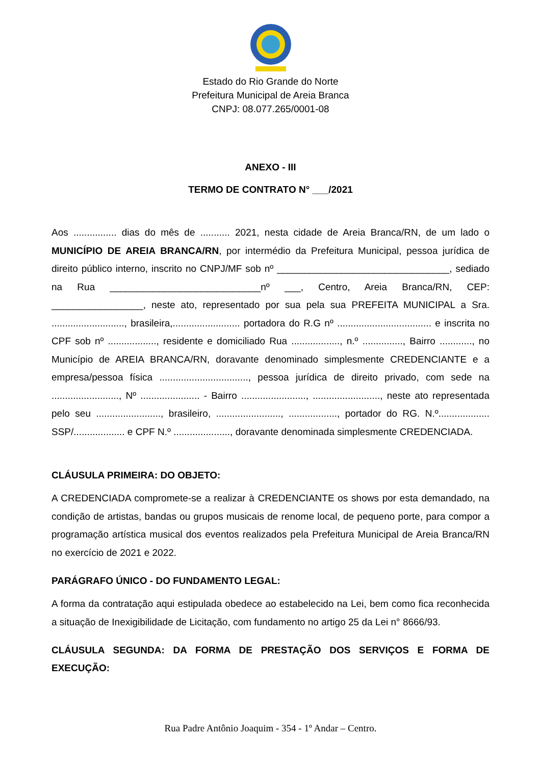Estado do Rio Grande do Norte
Prefeitura Municipal de Areia Branca
CNPJ: 08.077.265/0001-08
ANEXO - III
TERMO DE CONTRATO N° ___/2021
Aos ................ dias do mês de ........... 2021, nesta cidade de Areia Branca/RN, de um lado o MUNICÍPIO DE AREIA BRANCA/RN, por intermédio da Prefeitura Municipal, pessoa jurídica de direito público interno, inscrito no CNPJ/MF sob nº ________________________________, sediado na Rua ____________________________nº ___, Centro, Areia Branca/RN, CEP: _________________, neste ato, representado por sua pela sua PREFEITA MUNICIPAL a Sra. ..........................., brasileira,......................... portadora do R.G nº ................................... e inscrita no CPF sob nº .................., residente e domiciliado Rua .................., n.º ..............., Bairro ............, no Município de AREIA BRANCA/RN, doravante denominado simplesmente CREDENCIANTE e a empresa/pessoa física ................................., pessoa jurídica de direito privado, com sede na ........................., Nº ...................... - Bairro ........................, ........................., neste ato representada pelo seu ........................, brasileiro, ........................, .................., portador do RG. N.º................... SSP/................... e CPF N.º ....................., doravante denominada simplesmente CREDENCIADA.
CLÁUSULA PRIMEIRA: DO OBJETO:
A CREDENCIADA compromete-se a realizar à CREDENCIANTE os shows por esta demandado, na condição de artistas, bandas ou grupos musicais de renome local, de pequeno porte, para compor a programação artística musical dos eventos realizados pela Prefeitura Municipal de Areia Branca/RN no exercício de 2021 e 2022.
PARÁGRAFO ÚNICO - DO FUNDAMENTO LEGAL:
A forma da contratação aqui estipulada obedece ao estabelecido na Lei, bem como fica reconhecida a situação de Inexigibilidade de Licitação, com fundamento no artigo 25 da Lei n° 8666/93.
CLÁUSULA SEGUNDA: DA FORMA DE PRESTAÇÃO DOS SERVIÇOS E FORMA DE EXECUÇÃO:
Rua Padre Antônio Joaquim - 354 - 1º Andar – Centro.